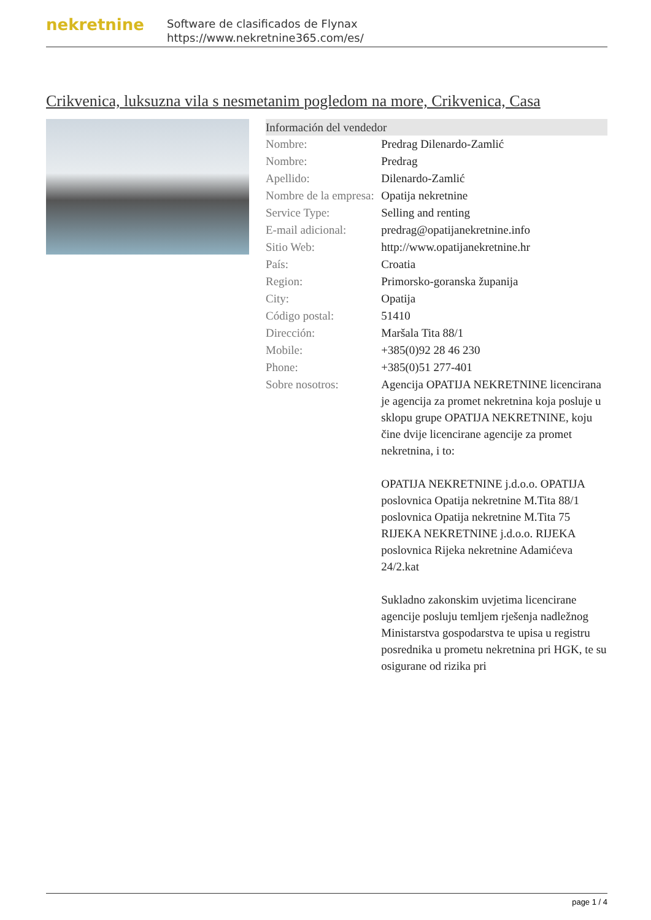nekretnine
Software de clasificados de Flynax
https://www.nekretnine365.com/es/
Crikvenica, luksuzna vila s nesmetanim pogledom na more, Crikvenica, Casa
| Información del vendedor | |
| --- | --- |
| Nombre: | Predrag Dilenardo-Zamlić |
| Nombre: | Predrag |
| Apellido: | Dilenardo-Zamlić |
| Nombre de la empresa: | Opatija nekretnine |
| Service Type: | Selling and renting |
| E-mail adicional: | predrag@opatijanekretnine.info |
| Sitio Web: | http://www.opatijanekretnine.hr |
| País: | Croatia |
| Region: | Primorsko-goranska županija |
| City: | Opatija |
| Código postal: | 51410 |
| Dirección: | Maršala Tita 88/1 |
| Mobile: | +385(0)92 28 46 230 |
| Phone: | +385(0)51 277-401 |
| Sobre nosotros: | Agencija OPATIJA NEKRETNINE licencirana je agencija za promet nekretnina koja posluje u sklopu grupe OPATIJA NEKRETNINE, koju čine dvije licencirane agencije za promet nekretnina, i to: OPATIJA NEKRETNINE j.d.o.o. OPATIJA poslovnica Opatija nekretnine M.Tita 88/1 poslovnica Opatija nekretnine M.Tita 75 RIJEKA NEKRETNINE j.d.o.o. RIJEKA poslovnica Rijeka nekretnine Adamićeva 24/2.kat Sukladno zakonskim uvjetima licencirane agencije posluju temljem rješenja nadležnog Ministarstva gospodarstva te upisa u registru posrednika u prometu nekretnina pri HGK, te su osigurane od rizika pri |
page 1 / 4